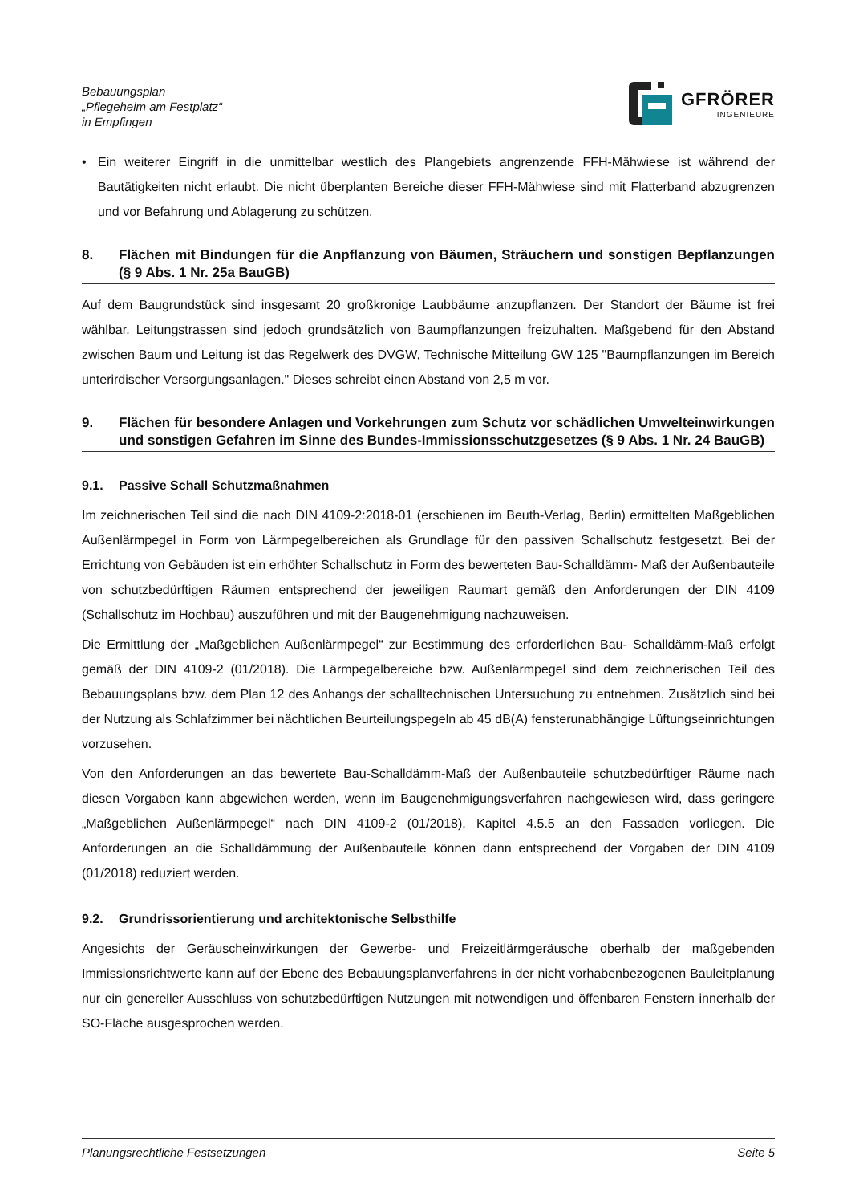Bebauungsplan
„Pflegeheim am Festplatz“
in Empfingen
GFRÖRER
INGENIEURE
• Ein weiterer Eingriff in die unmittelbar westlich des Plangebiets angrenzende FFH-Mähwiese ist während der Bautätigkeiten nicht erlaubt. Die nicht überplanten Bereiche dieser FFH-Mähwiese sind mit Flatter­band abzugrenzen und vor Befahrung und Ablagerung zu schützen.
8. Flächen mit Bindungen für die Anpflanzung von Bäumen, Sträuchern und sonstigen Bepflanzungen (§ 9 Abs. 1 Nr. 25a BauGB)
Auf dem Baugrundstück sind insgesamt 20 großkronige Laubbäume anzupflanzen. Der Standort der Bäume ist frei wählbar. Leitungstrassen sind jedoch grundsätzlich von Baumpflanzungen freizuhalten. Maßgebend für den Abstand zwischen Baum und Leitung ist das Regelwerk des DVGW, Technische Mitteilung GW 125 "Baumpflanzungen im Bereich unterirdischer Versorgungsanlagen." Dieses schreibt einen Abstand von 2,5 m vor.
9. Flächen für besondere Anlagen und Vorkehrungen zum Schutz vor schädlichen Umwelteinwirkungen und sonstigen Gefahren im Sinne des Bundes-Immissionsschutzgesetzes (§ 9 Abs. 1 Nr. 24 BauGB)
9.1. Passive Schall Schutzmaßnahmen
Im zeichnerischen Teil sind die nach DIN 4109-2:2018-01 (erschienen im Beuth-Verlag, Berlin) ermittelten Maßgeblichen Außenlärmpegel in Form von Lärmpegelbereichen als Grundlage für den passiven Schall­schutz festgesetzt. Bei der Errichtung von Gebäuden ist ein erhöhter Schallschutz in Form des bewerteten Bau-Schalldämm- Maß der Außenbauteile von schutzbedürftigen Räumen entsprechend der jeweiligen Raumart gemäß den Anforderungen der DIN 4109 (Schallschutz im Hochbau) auszuführen und mit der Bau­genehmigung nachzuweisen.
Die Ermittlung der „Maßgeblichen Außenlärmpegel“ zur Bestimmung des erforderlichen Bau- Schalldämm-Maß erfolgt gemäß der DIN 4109-2 (01/2018). Die Lärmpegelbereiche bzw. Außenlärmpegel sind dem zeich­nerischen Teil des Bebauungsplans bzw. dem Plan 12 des Anhangs der schalltechnischen Untersuchung zu entnehmen. Zusätzlich sind bei der Nutzung als Schlafzimmer bei nächtlichen Beurteilungspegeln ab 45 dB(A) fensterunabhängige Lüftungseinrichtungen vorzusehen.
Von den Anforderungen an das bewertete Bau-Schalldämm-Maß der Außenbauteile schutzbedürftiger Räu­me nach diesen Vorgaben kann abgewichen werden, wenn im Baugenehmigungsverfahren nachgewiesen wird, dass geringere „Maßgeblichen Außenlärmpegel“ nach DIN 4109-2 (01/2018), Kapitel 4.5.5 an den Fas­saden vorliegen. Die Anforderungen an die Schalldämmung der Außenbauteile können dann entsprechend der Vorgaben der DIN 4109 (01/2018) reduziert werden.
9.2. Grundrissorientierung und architektonische Selbsthilfe
Angesichts der Geräuscheinwirkungen der Gewerbe- und Freizeitlärmgeräusche oberhalb der maßgeben­den Immissionsrichtwerte kann auf der Ebene des Bebauungsplanverfahrens in der nicht vorhabenbezoge­nen Bauleitplanung nur ein genereller Ausschluss von schutzbedürftigen Nutzungen mit notwendigen und öf­fenbaren Fenstern innerhalb der SO-Fläche ausgesprochen werden.
Planungsrechtliche Festsetzungen Seite 5